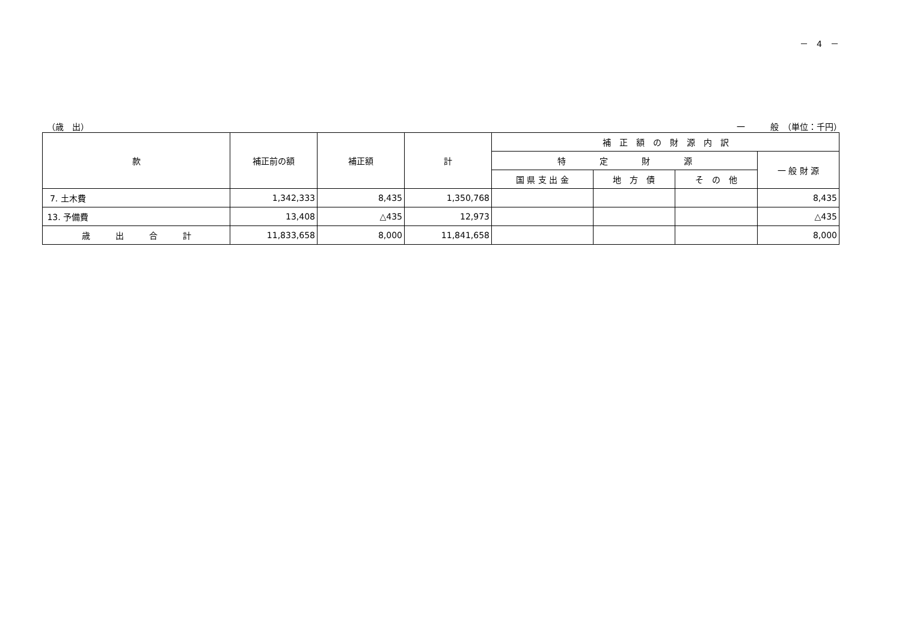－　4　－
（歳　出） 一　　　般　（単位：千円）
| 款 | 補正前の額 | 補正額 | 計 | 補 正 額 の 財 源 内 訳 | | | |
| --- | --- | --- | --- | --- | --- | --- | --- |
| | | | | 特 定 財 源 | | | 一 般 財 源 |
| | | | | 国 県 支 出 金 | 地 方 債 | そ の 他 | |
| 7. 土木費 | 1,342,333 | 8,435 | 1,350,768 | | | | 8,435 |
| 13. 予備費 | 13,408 | △435 | 12,973 | | | | △435 |
| 歳 出 合 計 | 11,833,658 | 8,000 | 11,841,658 | | | | 8,000 |